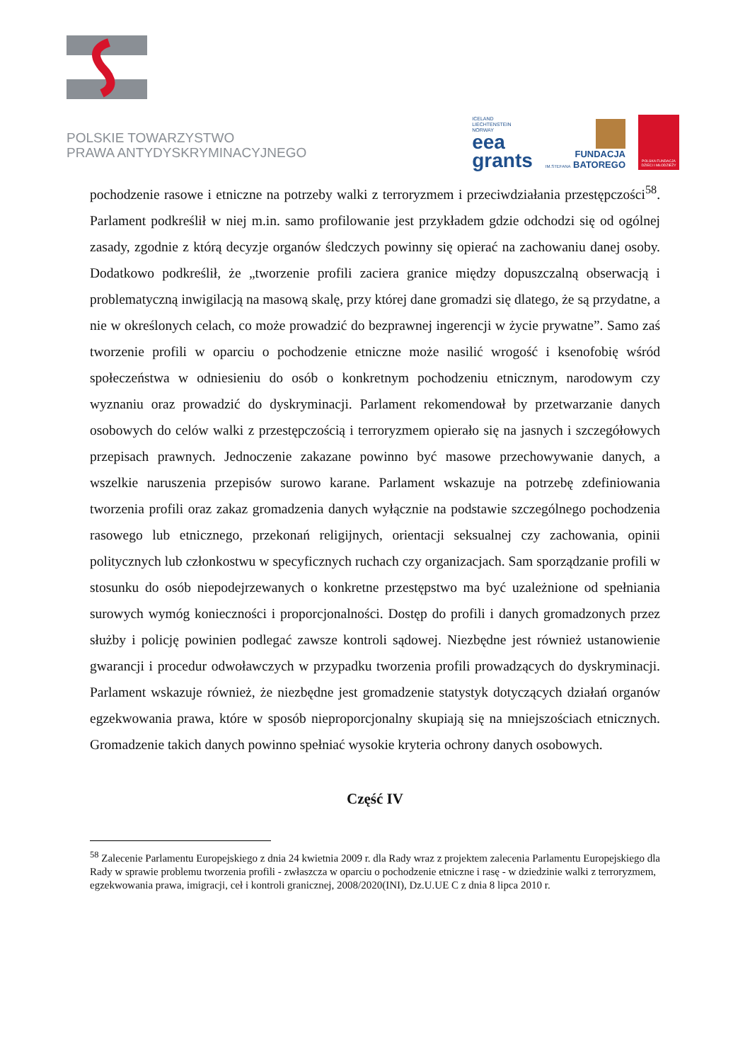POLSKIE TOWARZYSTWO
PRAWA ANTYDYSKRYMINACYJNEGO
ICELAND
LIECHTENSTEIN
NORWAY
eea
grants
FUNDACJA
IM.STEFANA BATOREGO
POLSKA FUNDACJA DZIECI I MŁODZIEŻY
pochodzenie rasowe i etniczne na potrzeby walki z terroryzmem i przeciwdziałania przestępczości<sup>58</sup>. Parlament podkreślił w niej m.in. samo profilowanie jest przykładem gdzie odchodzi się od ogólnej zasady, zgodnie z którą decyzje organów śledczych powinny się opierać na zachowaniu danej osoby. Dodatkowo podkreślił, że „tworzenie profili zaciera granice między dopuszczalną obserwacją i problematyczną inwigilacją na masową skalę, przy której dane gromadzi się dlatego, że są przydatne, a nie w określonych celach, co może prowadzić do bezprawnej ingerencji w życie prywatne”. Samo zaś tworzenie profili w oparciu o pochodzenie etniczne może nasilić wrogość i ksenofobię wśród społeczeństwa w odniesieniu do osób o konkretnym pochodzeniu etnicznym, narodowym czy wyznaniu oraz prowadzić do dyskryminacji. Parlament rekomendował by przetwarzanie danych osobowych do celów walki z przestępczością i terroryzmem opierało się na jasnych i szczegółowych przepisach prawnych. Jednoczenie zakazane powinno być masowe przechowywanie danych, a wszelkie naruszenia przepisów surowo karane. Parlament wskazuje na potrzebę zdefiniowania tworzenia profili oraz zakaz gromadzenia danych wyłącznie na podstawie szczególnego pochodzenia rasowego lub etnicznego, przekonań religijnych, orientacji seksualnej czy zachowania, opinii politycznych lub członkostwu w specyficznych ruchach czy organizacjach. Sam sporządzanie profili w stosunku do osób niepodejrzewanych o konkretne przestępstwo ma być uzależnione od spełniania surowych wymóg konieczności i proporcjonalności. Dostęp do profili i danych gromadzonych przez służby i policję powinien podlegać zawsze kontroli sądowej. Niezbędne jest również ustanowienie gwarancji i procedur odwoławczych w przypadku tworzenia profili prowadzących do dyskryminacji. Parlament wskazuje również, że niezbędne jest gromadzenie statystyk dotyczących działań organów egzekwowania prawa, które w sposób nieproporcjonalny skupiają się na mniejszościach etnicznych. Gromadzenie takich danych powinno spełniać wysokie kryteria ochrony danych osobowych.
Część IV
<sup>58</sup> Zalecenie Parlamentu Europejskiego z dnia 24 kwietnia 2009 r. dla Rady wraz z projektem zalecenia Parlamentu Europejskiego dla Rady w sprawie problemu tworzenia profili - zwłaszcza w oparciu o pochodzenie etniczne i rasę - w dziedzinie walki z terroryzmem, egzekwowania prawa, imigracji, ceł i kontroli granicznej, 2008/2020(INI), Dz.U.UE C z dnia 8 lipca 2010 r.